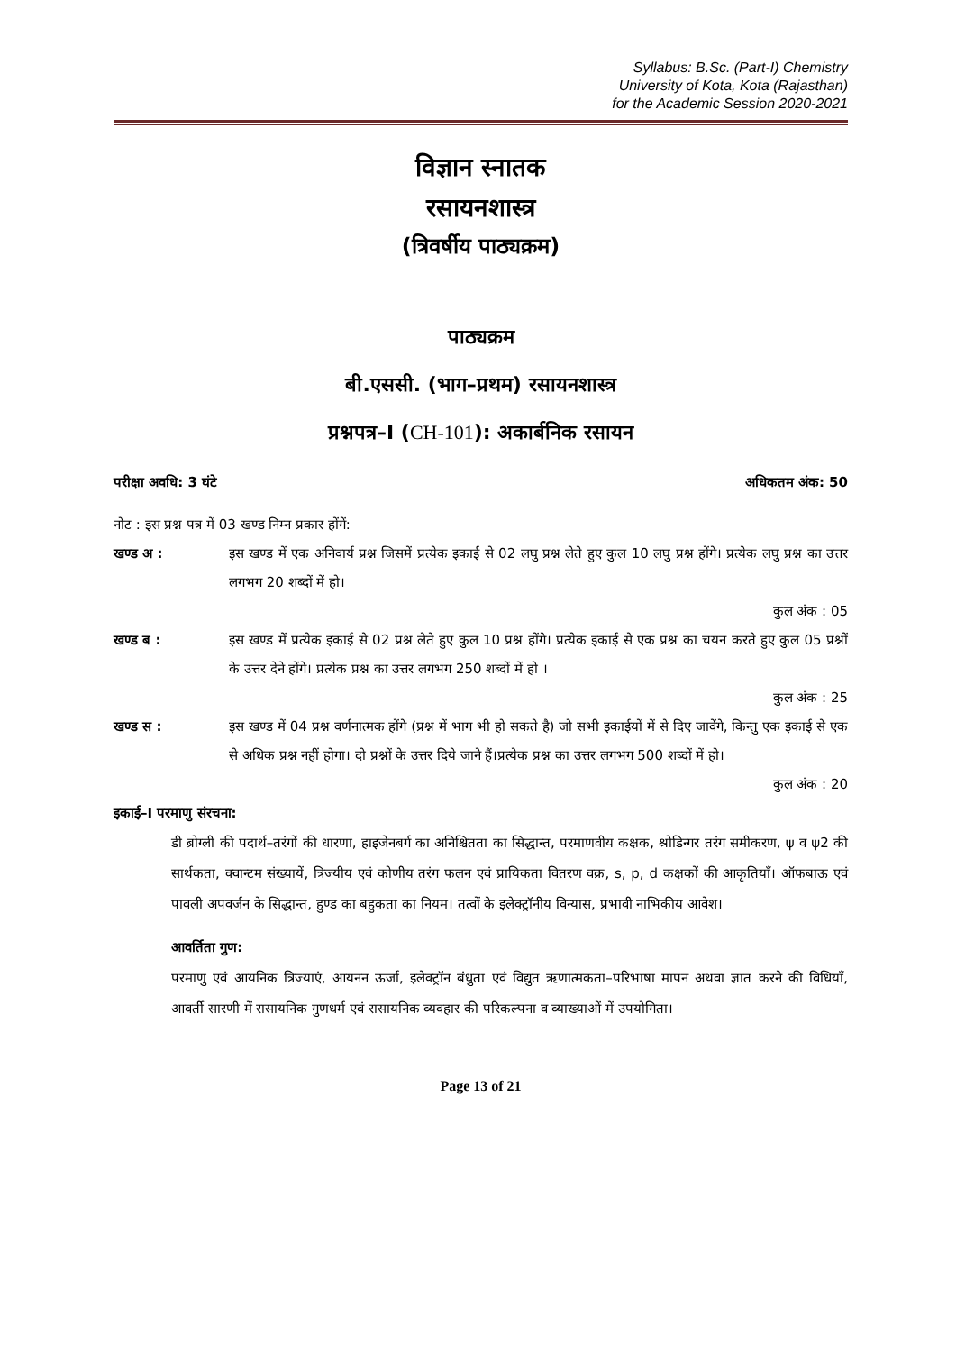Syllabus: B.Sc. (Part-I) Chemistry
University of Kota, Kota (Rajasthan)
for the Academic Session 2020-2021
विज्ञान स्नातक
रसायनशास्त्र
(त्रिवर्षीय पाठ्यक्रम)
पाठ्यक्रम
बी.एससी. (भाग–प्रथम) रसायनशास्त्र
प्रश्नपत्र–I (CH-101): अकार्बनिक रसायन
परीक्षा अवधि: 3 घंटे अधिकतम अंक: 50
नोट : इस प्रश्न पत्र में 03 खण्ड निम्न प्रकार होंगें:
खण्ड अ : इस खण्ड में एक अनिवार्य प्रश्न जिसमें प्रत्येक इकाई से 02 लघु प्रश्न लेते हुए कुल 10 लघु प्रश्न होंगे। प्रत्येक लघु प्रश्न का उत्तर लगभग 20 शब्दों में हो।
कुल अंक : 05
खण्ड ब : इस खण्ड में प्रत्येक इकाई से 02 प्रश्न लेते हुए कुल 10 प्रश्न होंगे। प्रत्येक इकाई से एक प्रश्न का चयन करते हुए कुल 05 प्रश्नों के उत्तर देने होंगे। प्रत्येक प्रश्न का उत्तर लगभग 250 शब्दों में हो ।
कुल अंक : 25
खण्ड स : इस खण्ड में 04 प्रश्न वर्णनात्मक होंगे (प्रश्न में भाग भी हो सकते है) जो सभी इकाईयों में से दिए जावेंगे, किन्तु एक इकाई से एक से अधिक प्रश्न नहीं होगा। दो प्रश्नों के उत्तर दिये जाने हैं।प्रत्येक प्रश्न का उत्तर लगभग 500 शब्दों में हो।
कुल अंक : 20
इकाई–I परमाणु संरचना:
डी ब्रोग्ली की पदार्थ–तरंगों की धारणा, हाइजेनबर्ग का अनिश्चितता का सिद्धान्त, परमाणवीय कक्षक, श्रोडिन्गर तरंग समीकरण, ψ व ψ2 की सार्थकता, क्वान्टम संख्यायें, त्रिज्यीय एवं कोणीय तरंग फलन एवं प्रायिकता वितरण वक्र, s, p, d कक्षकों की आकृतियाँ। ऑफबाऊ एवं पावली अपवर्जन के सिद्धान्त, हुण्ड का बहुकता का नियम। तत्वों के इलेक्ट्रॉनीय विन्यास, प्रभावी नाभिकीय आवेश।
आवर्तिता गुण:
परमाणु एवं आयनिक त्रिज्याएं, आयनन ऊर्जा, इलेक्ट्रॉन बंधुता एवं विद्युत ऋणात्मकता–परिभाषा मापन अथवा ज्ञात करने की विधियाँ, आवर्ती सारणी में रासायनिक गुणधर्म एवं रासायनिक व्यवहार की परिकल्पना व व्याख्याओं में उपयोगिता।
Page 13 of 21